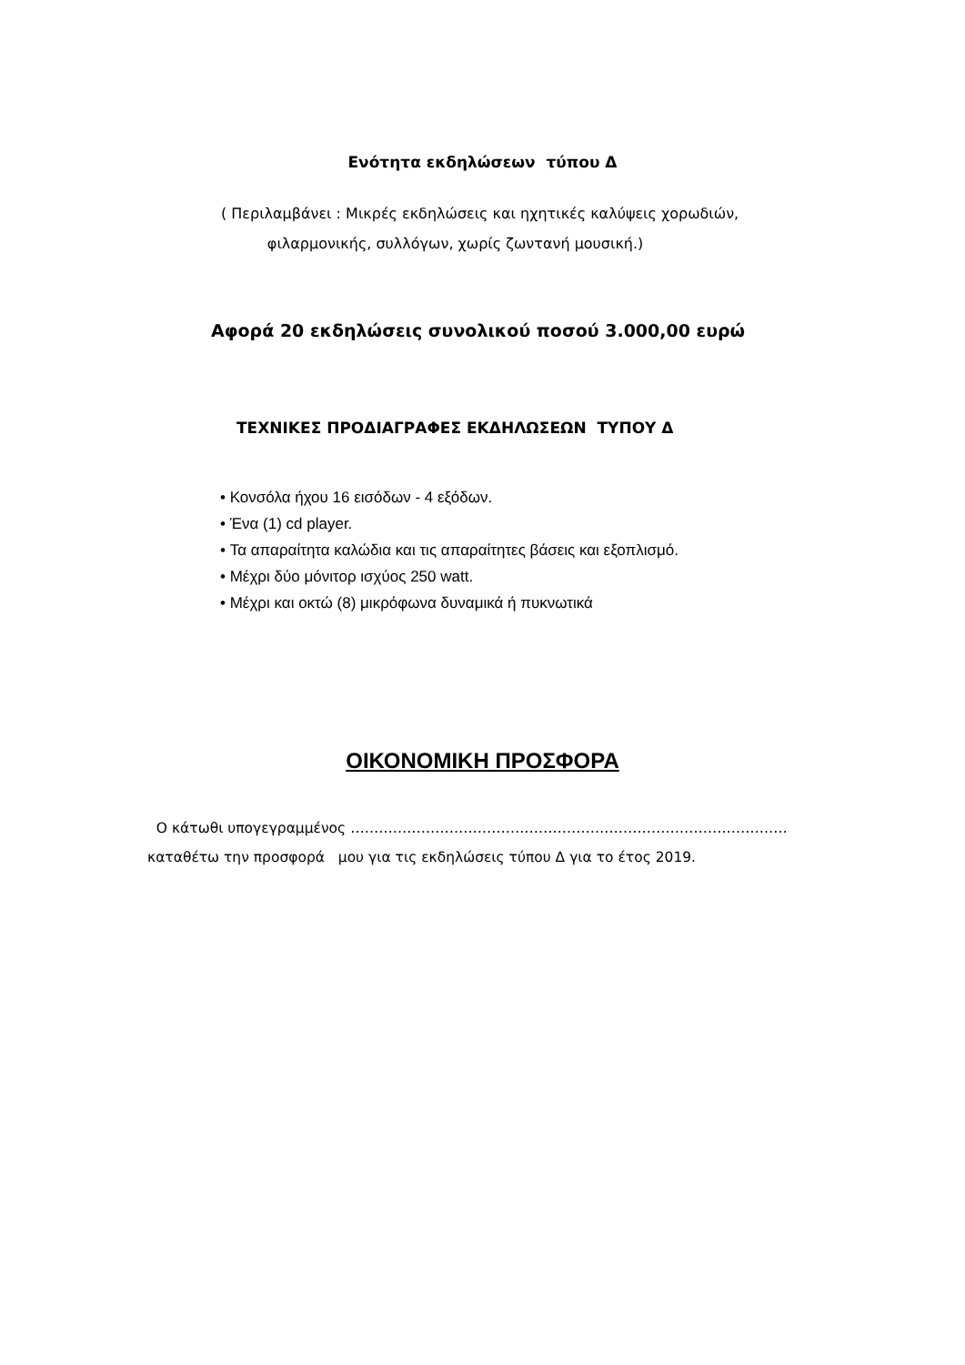Ενότητα εκδηλώσεων τύπου Δ
( Περιλαμβάνει : Μικρές εκδηλώσεις και ηχητικές καλύψεις χορωδιών,
φιλαρμονικής, συλλόγων, χωρίς ζωντανή μουσική.)
Αφορά 20 εκδηλώσεις συνολικού ποσού 3.000,00 ευρώ
ΤΕΧΝΙΚΕΣ ΠΡΟΔΙΑΓΡΑΦΕΣ ΕΚΔΗΛΩΣΕΩΝ ΤΥΠΟΥ Δ
• Κονσόλα ήχου 16 εισόδων - 4 εξόδων.
• Ένα (1) cd player.
• Τα απαραίτητα καλώδια και τις απαραίτητες βάσεις και εξοπλισμό.
• Μέχρι δύο μόνιτορ ισχύος 250 watt.
• Μέχρι και οκτώ (8) μικρόφωνα δυναμικά ή πυκνωτικά
ΟΙΚΟΝΟΜΙΚΗ ΠΡΟΣΦΟΡΑ
Ο κάτωθι υπογεγραμμένος …………………………………………………………………………………
καταθέτω την προσφορά μου για τις εκδηλώσεις τύπου Δ για το έτος 2019.